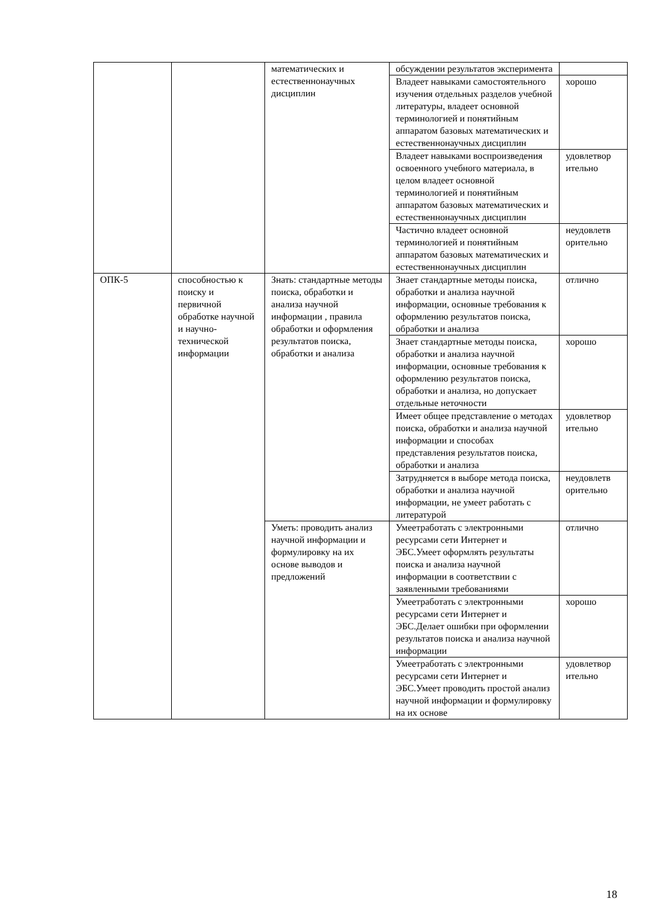| | | математических и естественнонаучных дисциплин | обсуждении результатов эксперимента | |
| | | | Владеет навыками самостоятельного изучения отдельных разделов учебной литературы, владеет основной терминологией и понятийным аппаратом базовых математических и естественнонаучных дисциплин | хорошо |
| | | | Владеет навыками воспроизведения освоенного учебного материала, в целом владеет основной терминологией и понятийным аппаратом базовых математических и естественнонаучных дисциплин | удовлетвор ительно |
| | | | Частично владеет основной терминологией и понятийным аппаратом базовых математических и естественнонаучных дисциплин | неудовлетв орительно |
| ОПК-5 | способностью к поиску и первичной обработке научной и научно-технической информации | Знать: стандартные методы поиска, обработки и анализа научной информации , правила обработки и оформления результатов поиска, обработки и анализа | Знает стандартные методы поиска, обработки и анализа научной информации, основные требования к оформлению результатов поиска, обработки и анализа | отлично |
| | | | Знает стандартные методы поиска, обработки и анализа научной информации, основные требования к оформлению результатов поиска, обработки и анализа, но допускает отдельные неточности | хорошо |
| | | | Имеет общее представление о методах поиска, обработки и анализа научной информации и способах представления результатов поиска, обработки и анализа | удовлетвор ительно |
| | | | Затрудняется в выборе метода поиска, обработки и анализа научной информации, не умеет работать с литературой | неудовлетв орительно |
| | | Уметь: проводить анализ научной информации и формулировку на их основе выводов и предложений | Умеетработать с электронными ресурсами сети Интернет и ЭБС.Умеет оформлять результаты поиска и анализа научной информации в соответствии с заявленными требованиями | отлично |
| | | | Умеетработать с электронными ресурсами сети Интернет и ЭБС.Делает ошибки при оформлении результатов поиска и анализа научной информации | хорошо |
| | | | Умеетработать с электронными ресурсами сети Интернет и ЭБС.Умеет проводить простой анализ научной информации и формулировку на их основе | удовлетвор ительно |
18